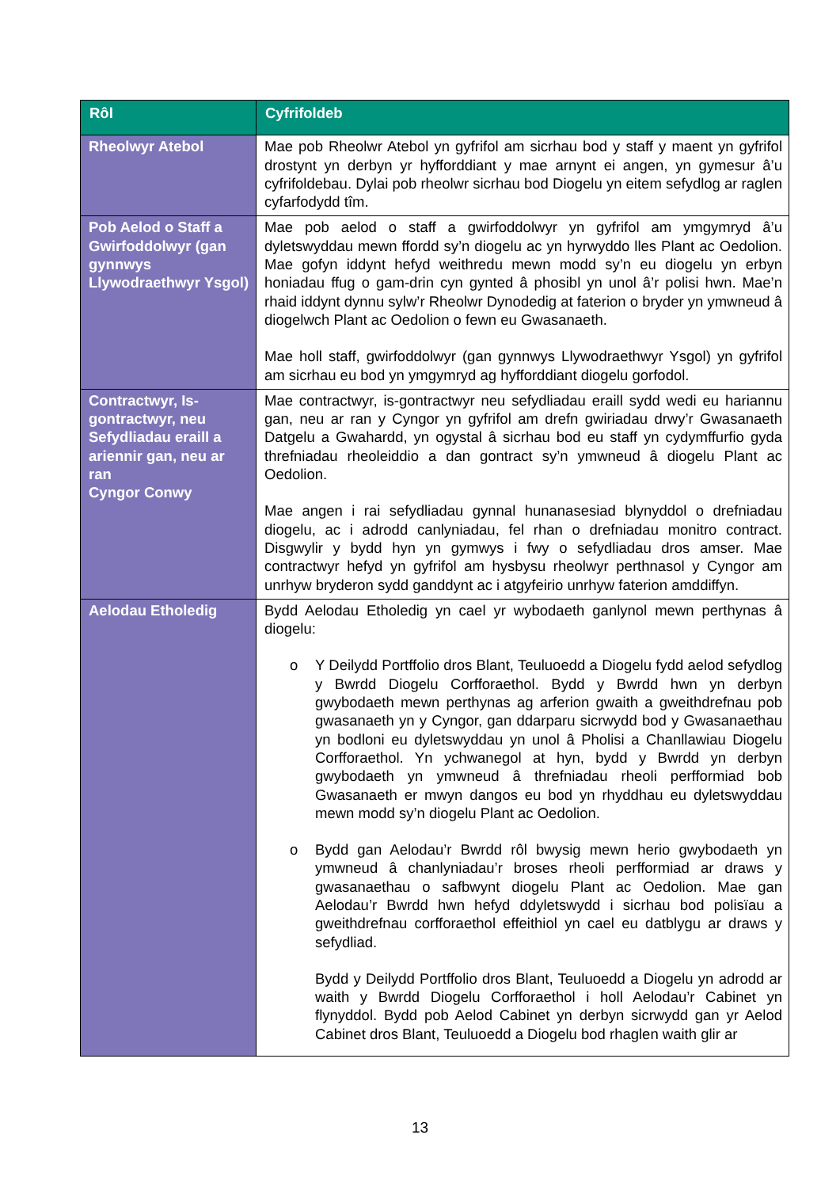| Rôl | Cyfrifoldeb |
| --- | --- |
| Rheolwyr Atebol | Mae pob Rheolwr Atebol yn gyfrifol am sicrhau bod y staff y maent yn gyfrifol drostynt yn derbyn yr hyfforddiant y mae arnynt ei angen, yn gymesur â’u cyfrifoldebau. Dylai pob rheolwr sicrhau bod Diogelu yn eitem sefydlog ar raglen cyfarfodydd tîm. |
| Pob Aelod o Staff a Gwirfoddolwyr (gan gynnwys Llywodraethwyr Ysgol) | Mae pob aelod o staff a gwirfoddolwyr yn gyfrifol am ymgymryd â’u dyletswyddau mewn ffordd sy’n diogelu ac yn hyrwyddo lles Plant ac Oedolion. Mae gofyn iddynt hefyd weithredu mewn modd sy’n eu diogelu yn erbyn honiadau ffug o gam-drin cyn gynted â phosibl yn unol â’r polisi hwn. Mae’n rhaid iddynt dynnu sylw’r Rheolwr Dynodedig at faterion o bryder yn ymwneud â diogelwch Plant ac Oedolion o fewn eu Gwasanaeth. Mae holl staff, gwirfoddolwyr (gan gynnwys Llywodraethwyr Ysgol) yn gyfrifol am sicrhau eu bod yn ymgymryd ag hyfforddiant diogelu gorfodol. |
| Contractwyr, Is-gontractwyr, neu Sefydliadau eraill a ariennir gan, neu ar ran Cyngor Conwy | Mae contractwyr, is-gontractwyr neu sefydliadau eraill sydd wedi eu hariannu gan, neu ar ran y Cyngor yn gyfrifol am drefn gwiriadau drwy’r Gwasanaeth Datgelu a Gwahardd, yn ogystal â sicrhau bod eu staff yn cydymffurfio gyda threfniadau rheoleiddio a dan gontract sy’n ymwneud â diogelu Plant ac Oedolion. Mae angen i rai sefydliadau gynnal hunanasesiad blynyddol o drefniadau diogelu, ac i adrodd canlyniadau, fel rhan o drefniadau monitro contract. Disgwylir y bydd hyn yn gymwys i fwy o sefydliadau dros amser. Mae contractwyr hefyd yn gyfrifol am hysbysu rheolwyr perthnasol y Cyngor am unrhyw bryderon sydd ganddynt ac i atgyfeirio unrhyw faterion amddiffyn. |
| Aelodau Etholedig | Bydd Aelodau Etholedig yn cael yr wybodaeth ganlynol mewn perthynas â diogelu: o Y Deilydd Portffolio dros Blant, Teuluoedd a Diogelu fydd aelod sefydlog y Bwrdd Diogelu Corfforaethol. Bydd y Bwrdd hwn yn derbyn gwybodaeth mewn perthynas ag arferion gwaith a gweithdrefnau pob gwasanaeth yn y Cyngor, gan ddarparu sicrwydd bod y Gwasanaethau yn bodloni eu dyletswyddau yn unol â Pholisi a Chanllawiau Diogelu Corfforaethol. Yn ychwanegol at hyn, bydd y Bwrdd yn derbyn gwybodaeth yn ymwneud â threfniadau rheoli perfformiad bob Gwasanaeth er mwyn dangos eu bod yn rhyddhau eu dyletswyddau mewn modd sy’n diogelu Plant ac Oedolion. o Bydd gan Aelodau’r Bwrdd rôl bwysig mewn herio gwybodaeth yn ymwneud â chanlyniadau’r broses rheoli perfformiad ar draws y gwasanaethau o safbwynt diogelu Plant ac Oedolion. Mae gan Aelodau’r Bwrdd hwn hefyd ddyletswydd i sicrhau bod polisïau a gweithdrefnau corfforaethol effeithiol yn cael eu datblygu ar draws y sefydliad. Bydd y Deilydd Portffolio dros Blant, Teuluoedd a Diogelu yn adrodd ar waith y Bwrdd Diogelu Corfforaethol i holl Aelodau’r Cabinet yn flynyddol. Bydd pob Aelod Cabinet yn derbyn sicrwydd gan yr Aelod Cabinet dros Blant, Teuluoedd a Diogelu bod rhaglen waith glir ar |
13